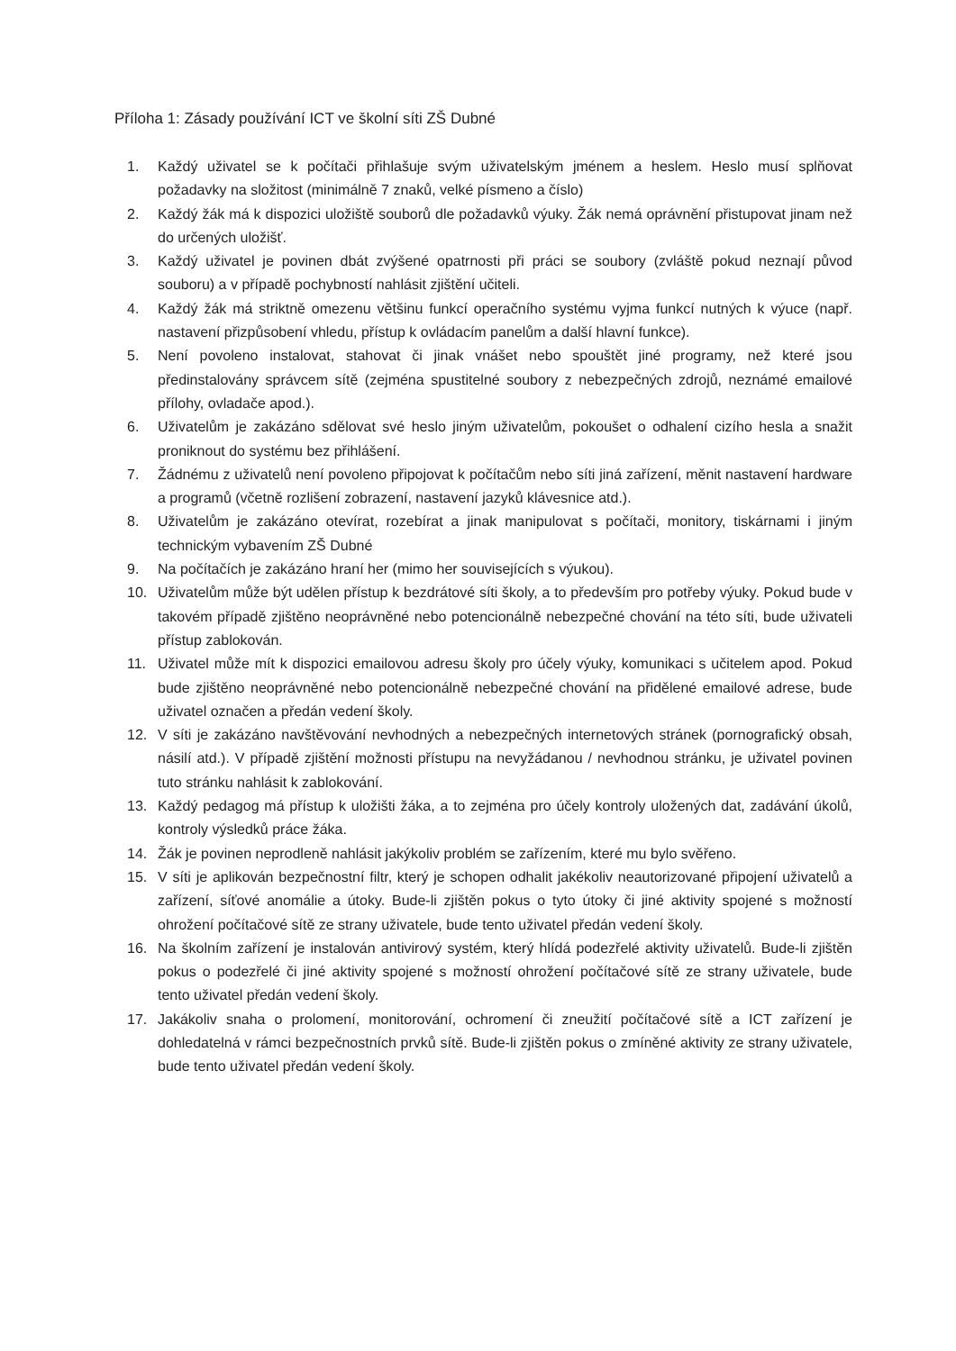Příloha 1: Zásady používání ICT ve školní síti ZŠ Dubné
1. Každý uživatel se k počítači přihlašuje svým uživatelským jménem a heslem. Heslo musí splňovat požadavky na složitost (minimálně 7 znaků, velké písmeno a číslo)
2. Každý žák má k dispozici uložiště souborů dle požadavků výuky. Žák nemá oprávnění přistupovat jinam než do určených uložišť.
3. Každý uživatel je povinen dbát zvýšené opatrnosti při práci se soubory (zvláště pokud neznají původ souboru) a v případě pochybností nahlásit zjištění učiteli.
4. Každý žák má striktně omezenu většinu funkcí operačního systému vyjma funkcí nutných k výuce (např. nastavení přizpůsobení vhledu, přístup k ovládacím panelům a další hlavní funkce).
5. Není povoleno instalovat, stahovat či jinak vnášet nebo spouštět jiné programy, než které jsou předinstalovány správcem sítě (zejména spustitelné soubory z nebezpečných zdrojů, neznámé emailové přílohy, ovladače apod.).
6. Uživatelům je zakázáno sdělovat své heslo jiným uživatelům, pokoušet o odhalení cizího hesla a snažit proniknout do systému bez přihlášení.
7. Žádnému z uživatelů není povoleno připojovat k počítačům nebo síti jiná zařízení, měnit nastavení hardware a programů (včetně rozlišení zobrazení, nastavení jazyků klávesnice atd.).
8. Uživatelům je zakázáno otevírat, rozebírat a jinak manipulovat s počítači, monitory, tiskárnami i jiným technickým vybavením ZŠ Dubné
9. Na počítačích je zakázáno hraní her (mimo her souvisejících s výukou).
10. Uživatelům může být udělen přístup k bezdrátové síti školy, a to především pro potřeby výuky. Pokud bude v takovém případě zjištěno neoprávněné nebo potencionálně nebezpečné chování na této síti, bude uživateli přístup zablokován.
11. Uživatel může mít k dispozici emailovou adresu školy pro účely výuky, komunikaci s učitelem apod. Pokud bude zjištěno neoprávněné nebo potencionálně nebezpečné chování na přidělené emailové adrese, bude uživatel označen a předán vedení školy.
12. V síti je zakázáno navštěvování nevhodných a nebezpečných internetových stránek (pornografický obsah, násilí atd.). V případě zjištění možnosti přístupu na nevyžádanou / nevhodnou stránku, je uživatel povinen tuto stránku nahlásit k zablokování.
13. Každý pedagog má přístup k uložišti žáka, a to zejména pro účely kontroly uložených dat, zadávání úkolů, kontroly výsledků práce žáka.
14. Žák je povinen neprodleně nahlásit jakýkoliv problém se zařízením, které mu bylo svěřeno.
15. V síti je aplikován bezpečnostní filtr, který je schopen odhalit jakékoliv neautorizované připojení uživatelů a zařízení, síťové anomálie a útoky. Bude-li zjištěn pokus o tyto útoky či jiné aktivity spojené s možností ohrožení počítačové sítě ze strany uživatele, bude tento uživatel předán vedení školy.
16. Na školním zařízení je instalován antivirový systém, který hlídá podezřelé aktivity uživatelů. Bude-li zjištěn pokus o podezřelé či jiné aktivity spojené s možností ohrožení počítačové sítě ze strany uživatele, bude tento uživatel předán vedení školy.
17. Jakákoliv snaha o prolomení, monitorování, ochromení či zneužití počítačové sítě a ICT zařízení je dohledatelná v rámci bezpečnostních prvků sítě. Bude-li zjištěn pokus o zmíněné aktivity ze strany uživatele, bude tento uživatel předán vedení školy.